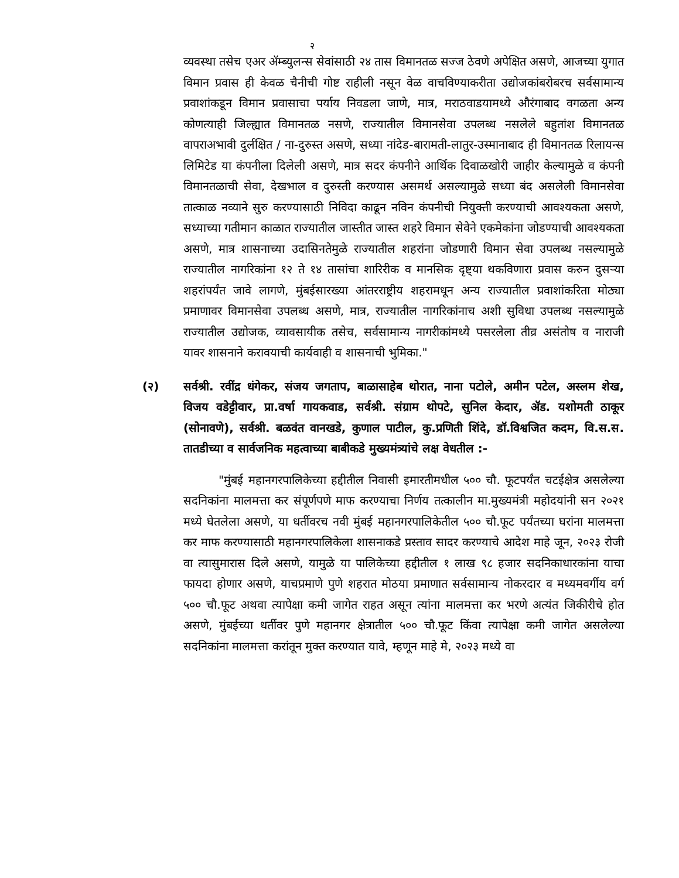२
व्यवस्था तसेच एअर ॲम्ब्युलन्स सेवांसाठी २४ तास विमानतळ सज्ज ठेवणे अपेक्षित असणे, आजच्या युगात विमान प्रवास ही केवळ चैनीची गोष्ट राहीली नसून वेळ वाचविण्याकरीता उद्योजकांबरोबरच सर्वसामान्य प्रवाशांकडून विमान प्रवासाचा पर्याय निवडला जाणे, मात्र, मराठवाडयामध्ये औरंगाबाद वगळता अन्य कोणत्याही जिल्ह्यात विमानतळ नसणे, राज्यातील विमानसेवा उपलब्ध नसलेले बहुतांश विमानतळ वापराअभावी दुर्लक्षित / ना-दुरुस्त असणे, सध्या नांदेड-बारामती-लातुर-उस्मानाबाद ही विमानतळ रिलायन्स लिमिटेड या कंपनीला दिलेली असणे, मात्र सदर कंपनीने आर्थिक दिवाळखोरी जाहीर केल्यामुळे व कंपनी विमानतळाची सेवा, देखभाल व दुरुस्ती करण्यास असमर्थ असल्यामुळे सध्या बंद असलेली विमानसेवा तात्काळ नव्याने सुरु करण्यासाठी निविदा काढून नविन कंपनीची नियुक्ती करण्याची आवश्यकता असणे, सध्याच्या गतीमान काळात राज्यातील जास्तीत जास्त शहरे विमान सेवेने एकमेकांना जोडण्याची आवश्यकता असणे, मात्र शासनाच्या उदासिनतेमुळे राज्यातील शहरांना जोडणारी विमान सेवा उपलब्ध नसल्यामुळे राज्यातील नागरिकांना १२ ते १४ तासांचा शारिरीक व मानसिक दृष्ट्या थकविणारा प्रवास करुन दुसऱ्या शहरांपर्यंत जावे लागणे, मुंबईसारख्या आंतरराष्ट्रीय शहरामधून अन्य राज्यातील प्रवाशांकरिता मोठ्या प्रमाणावर विमानसेवा उपलब्ध असणे, मात्र, राज्यातील नागरिकांनाच अशी सुविधा उपलब्ध नसल्यामुळे राज्यातील उद्योजक, व्यावसायीक तसेच, सर्वसामान्य नागरीकांमध्ये पसरलेला तीव्र असंतोष व नाराजी यावर शासनाने करावयाची कार्यवाही व शासनाची भुमिका."
(२) सर्वश्री. रवींद्र धंगेकर, संजय जगताप, बाळासाहेब थोरात, नाना पटोले, अमीन पटेल, अस्लम शेख, विजय वडेट्टीवार, प्रा.वर्षा गायकवाड, सर्वश्री. संग्राम थोपटे, सुनिल केदार, ॲड. यशोमती ठाकूर (सोनावणे), सर्वश्री. बळवंत वानखडे, कुणाल पाटील, कु.प्रणिती शिंदे, डॉ.विश्वजित कदम, वि.स.स. तातडीच्या व सार्वजनिक महत्वाच्या बाबीकडे मुख्यमंत्र्यांचे लक्ष वेधतील :-
"मुंबई महानगरपालिकेच्या हद्दीतील निवासी इमारतीमधील ५०० चौ. फूटपर्यंत चटईक्षेत्र असलेल्या सदनिकांना मालमत्ता कर संपूर्णपणे माफ करण्याचा निर्णय तत्कालीन मा.मुख्यमंत्री महोदयांनी सन २०२१ मध्ये घेतलेला असणे, या धर्तीवरच नवी मुंबई महानगरपालिकेतील ५०० चौ.फूट पर्यंतच्या घरांना मालमत्ता कर माफ करण्यासाठी महानगरपालिकेला शासनाकडे प्रस्ताव सादर करण्याचे आदेश माहे जून, २०२३ रोजी वा त्यासुमारास दिले असणे, यामुळे या पालिकेच्या हद्दीतील १ लाख ९८ हजार सदनिकाधारकांना याचा फायदा होणार असणे, याचप्रमाणे पुणे शहरात मोठया प्रमाणात सर्वसामान्य नोकरदार व मध्यमवर्गीय वर्ग ५०० चौ.फूट अथवा त्यापेक्षा कमी जागेत राहत असून त्यांना मालमत्ता कर भरणे अत्यंत जिकीरीचे होत असणे, मुंबईच्या धर्तीवर पुणे महानगर क्षेत्रातील ५०० चौ.फूट किंवा त्यापेक्षा कमी जागेत असलेल्या सदनिकांना मालमत्ता करांतून मुक्त करण्यात यावे, म्हणून माहे मे, २०२३ मध्ये वा